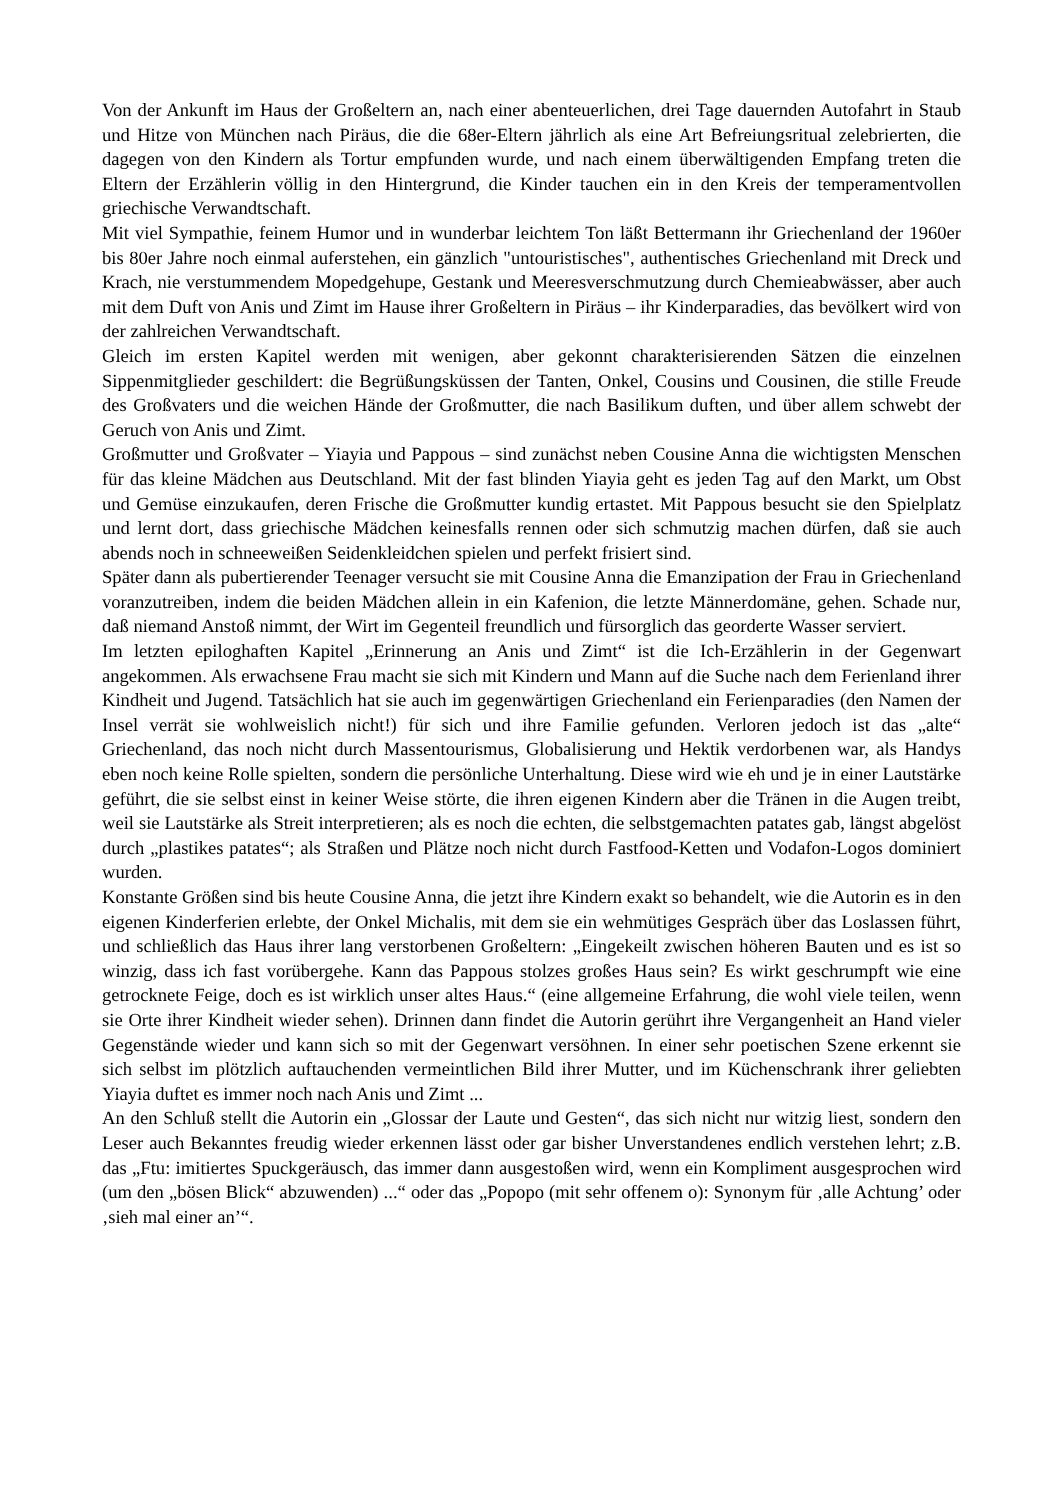Von der Ankunft im Haus der Großeltern an, nach einer abenteuerlichen, drei Tage dauernden Autofahrt in Staub und Hitze von München nach Piräus, die die 68er-Eltern jährlich als eine Art Befreiungsritual zelebrierten, die dagegen von den Kindern als Tortur empfunden wurde, und nach einem überwältigenden Empfang treten die Eltern der Erzählerin völlig in den Hintergrund, die Kinder tauchen ein in den Kreis der temperamentvollen griechische Verwandtschaft.
Mit viel Sympathie, feinem Humor und in wunderbar leichtem Ton läßt Bettermann ihr Griechenland der 1960er bis 80er Jahre noch einmal auferstehen, ein gänzlich "untouristisches", authentisches Griechenland mit Dreck und Krach, nie verstummendem Mopedgehupe, Gestank und Meeresverschmutzung durch Chemieabwässer, aber auch mit dem Duft von Anis und Zimt im Hause ihrer Großeltern in Piräus – ihr Kinderparadies, das bevölkert wird von der zahlreichen Verwandtschaft.
Gleich im ersten Kapitel werden mit wenigen, aber gekonnt charakterisierenden Sätzen die einzelnen Sippenmitglieder geschildert: die Begrüßungsküssen der Tanten, Onkel, Cousins und Cousinen, die stille Freude des Großvaters und die weichen Hände der Großmutter, die nach Basilikum duften, und über allem schwebt der Geruch von Anis und Zimt.
Großmutter und Großvater – Yiayia und Pappous – sind zunächst neben Cousine Anna die wichtigsten Menschen für das kleine Mädchen aus Deutschland. Mit der fast blinden Yiayia geht es jeden Tag auf den Markt, um Obst und Gemüse einzukaufen, deren Frische die Großmutter kundig ertastet. Mit Pappous besucht sie den Spielplatz und lernt dort, dass griechische Mädchen keinesfalls rennen oder sich schmutzig machen dürfen, daß sie auch abends noch in schneeweißen Seidenkleidchen spielen und perfekt frisiert sind.
Später dann als pubertierender Teenager versucht sie mit Cousine Anna die Emanzipation der Frau in Griechenland voranzutreiben, indem die beiden Mädchen allein in ein Kafenion, die letzte Männerdomäne, gehen. Schade nur, daß niemand Anstoß nimmt, der Wirt im Gegenteil freundlich und fürsorglich das georderte Wasser serviert.
Im letzten epiloghaften Kapitel „Erinnerung an Anis und Zimt“ ist die Ich-Erzählerin in der Gegenwart angekommen. Als erwachsene Frau macht sie sich mit Kindern und Mann auf die Suche nach dem Ferienland ihrer Kindheit und Jugend. Tatsächlich hat sie auch im gegenwärtigen Griechenland ein Ferienparadies (den Namen der Insel verrät sie wohlweislich nicht!) für sich und ihre Familie gefunden. Verloren jedoch ist das „alte“ Griechenland, das noch nicht durch Massentourismus, Globalisierung und Hektik verdorbenen war, als Handys eben noch keine Rolle spielten, sondern die persönliche Unterhaltung. Diese wird wie eh und je in einer Lautstärke geführt, die sie selbst einst in keiner Weise störte, die ihren eigenen Kindern aber die Tränen in die Augen treibt, weil sie Lautstärke als Streit interpretieren; als es noch die echten, die selbstgemachten patates gab, längst abgelöst durch „plastikes patates“; als Straßen und Plätze noch nicht durch Fastfood-Ketten und Vodafon-Logos dominiert wurden.
Konstante Größen sind bis heute Cousine Anna, die jetzt ihre Kindern exakt so behandelt, wie die Autorin es in den eigenen Kinderferien erlebte, der Onkel Michalis, mit dem sie ein wehmütiges Gespräch über das Loslassen führt, und schließlich das Haus ihrer lang verstorbenen Großeltern: „Eingekeilt zwischen höheren Bauten und es ist so winzig, dass ich fast vorübergehe. Kann das Pappous stolzes großes Haus sein? Es wirkt geschrumpft wie eine getrocknete Feige, doch es ist wirklich unser altes Haus.“ (eine allgemeine Erfahrung, die wohl viele teilen, wenn sie Orte ihrer Kindheit wieder sehen). Drinnen dann findet die Autorin gerührt ihre Vergangenheit an Hand vieler Gegenstände wieder und kann sich so mit der Gegenwart versöhnen. In einer sehr poetischen Szene erkennt sie sich selbst im plötzlich auftauchenden vermeintlichen Bild ihrer Mutter, und im Küchenschrank ihrer geliebten Yiayia duftet es immer noch nach Anis und Zimt ...
An den Schluß stellt die Autorin ein „Glossar der Laute und Gesten“, das sich nicht nur witzig liest, sondern den Leser auch Bekanntes freudig wieder erkennen lässt oder gar bisher Unverstandenes endlich verstehen lehrt; z.B. das „Ftu: imitiertes Spuckgeräusch, das immer dann ausgestoßen wird, wenn ein Kompliment ausgesprochen wird (um den „bösen Blick“ abzuwenden) ...“ oder das „Popopo (mit sehr offenem o): Synonym für ‚alle Achtung’ oder ‚sieh mal einer an’“.